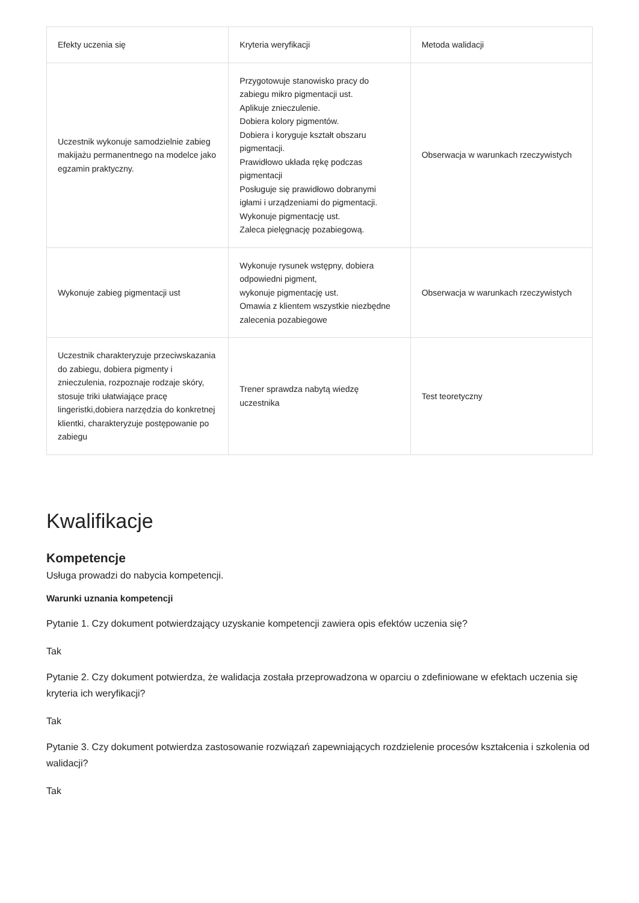| Efekty uczenia się | Kryteria weryfikacji | Metoda walidacji |
| --- | --- | --- |
| Uczestnik wykonuje samodzielnie zabieg makijażu permanentnego na modelce jako egzamin praktyczny. | Przygotowuje stanowisko pracy do zabiegu mikro pigmentacji ust. Aplikuje znieczulenie. Dobiera kolory pigmentów. Dobiera i koryguje kształt obszaru pigmentacji. Prawidłowo układa rękę podczas pigmentacji Posługuje się prawidłowo dobranymi igłami i urządzeniami do pigmentacji. Wykonuje pigmentację ust. Zaleca pielęgnację pozabiegową. | Obserwacja w warunkach rzeczywistych |
| Wykonuje zabieg pigmentacji ust | Wykonuje rysunek wstępny, dobiera odpowiedni pigment, wykonuje pigmentację ust. Omawia z klientem wszystkie niezbędne zalecenia pozabiegowe | Obserwacja w warunkach rzeczywistych |
| Uczestnik charakteryzuje przeciwskazania do zabiegu, dobiera pigmenty i znieczulenia, rozpoznaje rodzaje skóry, stosuje triki ułatwiające pracę lingeristki,dobiera narzędzia do konkretnej klientki, charakteryzuje postępowanie po zabiegu | Trener sprawdza nabytą wiedzę uczestnika | Test teoretyczny |
Kwalifikacje
Kompetencje
Usługa prowadzi do nabycia kompetencji.
Warunki uznania kompetencji
Pytanie 1. Czy dokument potwierdzający uzyskanie kompetencji zawiera opis efektów uczenia się?
Tak
Pytanie 2. Czy dokument potwierdza, że walidacja została przeprowadzona w oparciu o zdefiniowane w efektach uczenia się kryteria ich weryfikacji?
Tak
Pytanie 3. Czy dokument potwierdza zastosowanie rozwiązań zapewniających rozdzielenie procesów kształcenia i szkolenia od walidacji?
Tak